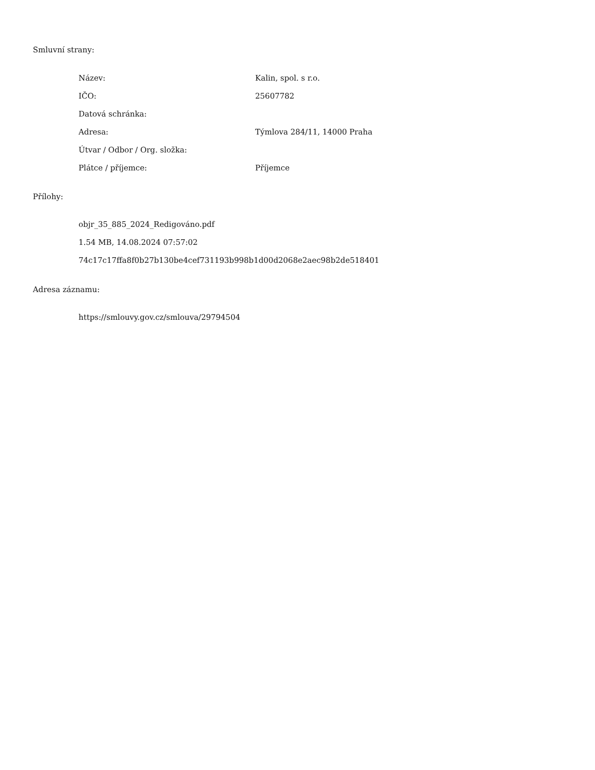Smluvní strany:
| Název: | Kalin, spol. s r.o. |
| IČO: | 25607782 |
| Datová schránka: | |
| Adresa: | Týmlova 284/11, 14000 Praha |
| Útvar / Odbor / Org. složka: | |
| Plátce / příjemce: | Příjemce |
Přílohy:
objr_35_885_2024_Redigováno.pdf
1.54 MB, 14.08.2024 07:57:02
74c17c17ffa8f0b27b130be4cef731193b998b1d00d2068e2aec98b2de518401
Adresa záznamu:
https://smlouvy.gov.cz/smlouva/29794504